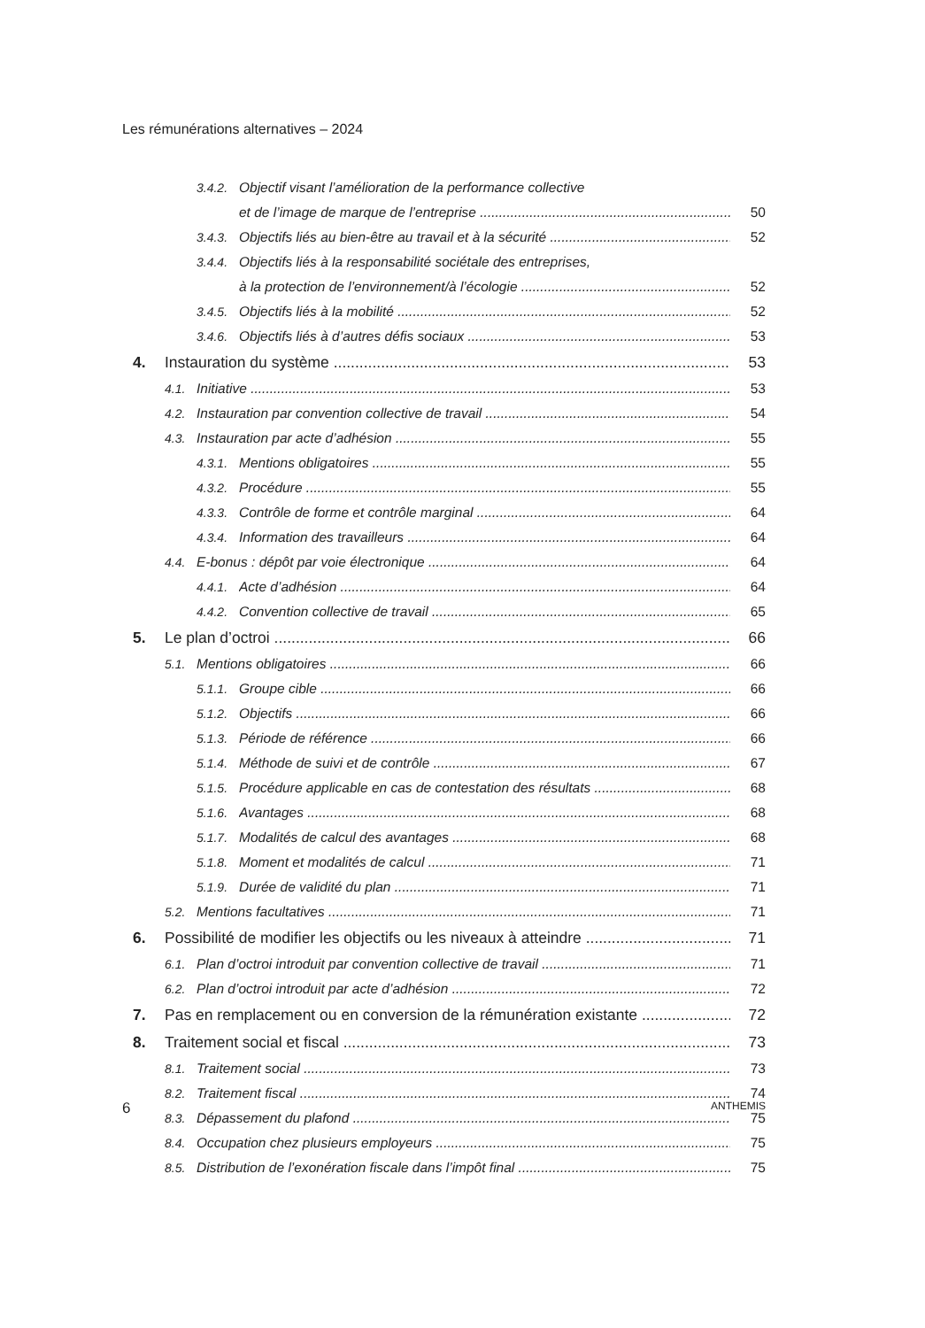Les rémunérations alternatives – 2024
3.4.2. Objectif visant l’amélioration de la performance collective
et de l’image de marque de l’entreprise 50
3.4.3. Objectifs liés au bien-être au travail et à la sécurité 52
3.4.4. Objectifs liés à la responsabilité sociétale des entreprises,
à la protection de l’environnement/à l’écologie 52
3.4.5. Objectifs liés à la mobilité 52
3.4.6. Objectifs liés à d’autres défis sociaux 53
4. Instauration du système 53
4.1. Initiative 53
4.2. Instauration par convention collective de travail 54
4.3. Instauration par acte d’adhésion 55
4.3.1. Mentions obligatoires 55
4.3.2. Procédure 55
4.3.3. Contrôle de forme et contrôle marginal 64
4.3.4. Information des travailleurs 64
4.4. E-bonus : dépôt par voie électronique 64
4.4.1. Acte d’adhésion 64
4.4.2. Convention collective de travail 65
5. Le plan d’octroi 66
5.1. Mentions obligatoires 66
5.1.1. Groupe cible 66
5.1.2. Objectifs 66
5.1.3. Période de référence 66
5.1.4. Méthode de suivi et de contrôle 67
5.1.5. Procédure applicable en cas de contestation des résultats 68
5.1.6. Avantages 68
5.1.7. Modalités de calcul des avantages 68
5.1.8. Moment et modalités de calcul 71
5.1.9. Durée de validité du plan 71
5.2. Mentions facultatives 71
6. Possibilité de modifier les objectifs ou les niveaux à atteindre 71
6.1. Plan d’octroi introduit par convention collective de travail 71
6.2. Plan d’octroi introduit par acte d’adhésion 72
7. Pas en remplacement ou en conversion de la rémunération existante 72
8. Traitement social et fiscal 73
8.1. Traitement social 73
8.2. Traitement fiscal 74
8.3. Dépassement du plafond 75
8.4. Occupation chez plusieurs employeurs 75
8.5. Distribution de l’exonération fiscale dans l’impôt final 75
6 ANTHEMIS